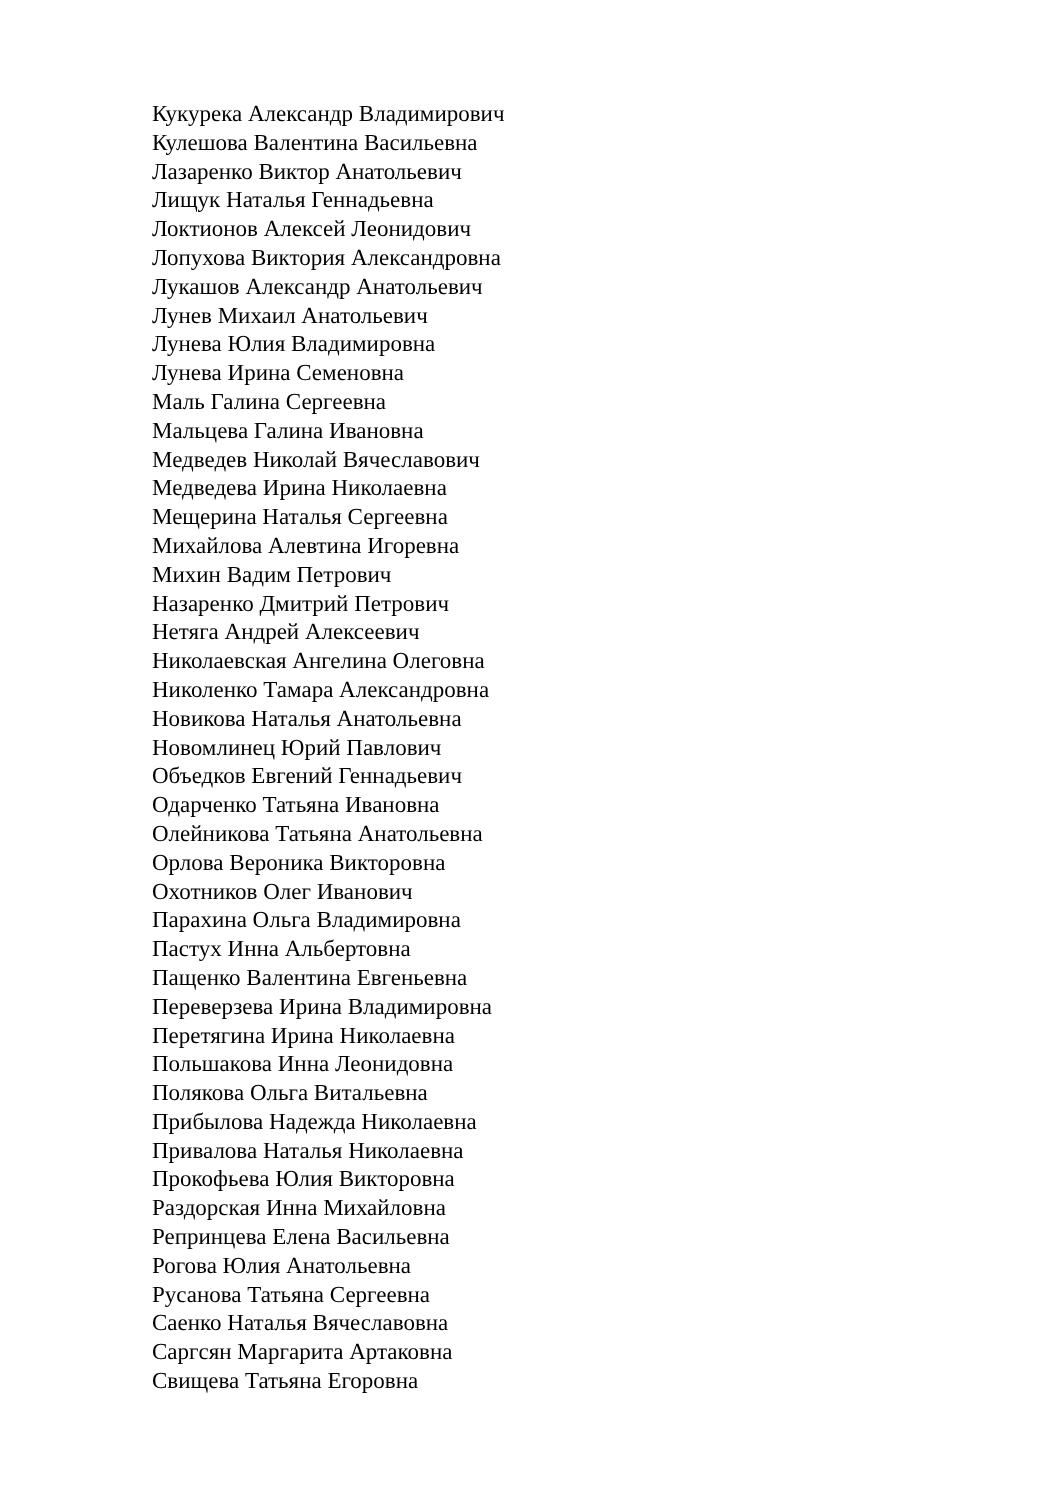Кукурека Александр Владимирович
Кулешова Валентина Васильевна
Лазаренко Виктор Анатольевич
Лищук Наталья Геннадьевна
Локтионов Алексей Леонидович
Лопухова Виктория Александровна
Лукашов Александр Анатольевич
Лунев Михаил Анатольевич
Лунева Юлия Владимировна
Лунева Ирина Семеновна
Маль Галина Сергеевна
Мальцева Галина Ивановна
Медведев Николай Вячеславович
Медведева Ирина Николаевна
Мещерина Наталья Сергеевна
Михайлова Алевтина Игоревна
Михин Вадим Петрович
Назаренко Дмитрий Петрович
Нетяга Андрей Алексеевич
Николаевская Ангелина Олеговна
Николенко Тамара Александровна
Новикова Наталья Анатольевна
Новомлинец Юрий Павлович
Объедков Евгений Геннадьевич
Одарченко Татьяна Ивановна
Олейникова Татьяна Анатольевна
Орлова Вероника Викторовна
Охотников Олег Иванович
Парахина Ольга Владимировна
Пастух Инна Альбертовна
Пащенко Валентина Евгеньевна
Переверзева Ирина Владимировна
Перетягина Ирина Николаевна
Польшакова Инна Леонидовна
Полякова Ольга Витальевна
Прибылова Надежда Николаевна
Привалова Наталья Николаевна
Прокофьева Юлия Викторовна
Раздорская Инна Михайловна
Репринцева Елена Васильевна
Рогова Юлия Анатольевна
Русанова Татьяна Сергеевна
Саенко Наталья Вячеславовна
Саргсян Маргарита Артаковна
Свищева Татьяна Егоровна